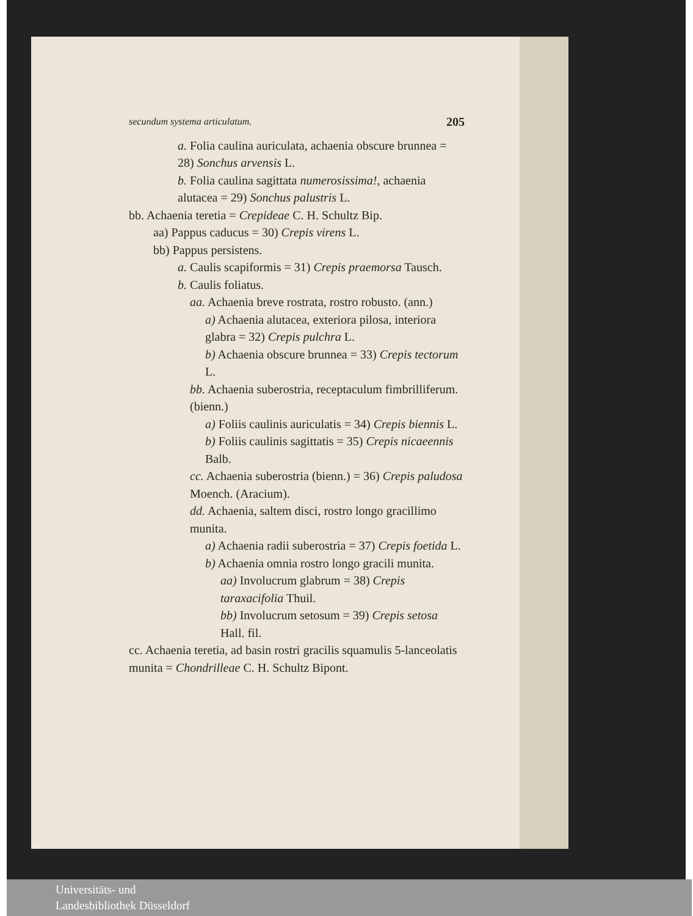secundum systema articulatum. 205
a. Folia caulina auriculata, achaenia obscure brunnea = 28) Sonchus arvensis L.
b. Folia caulina sagittata numerosissima!, achaenia alutacea = 29) Sonchus palustris L.
bb. Achaenia teretia = Crepideae C. H. Schultz Bip.
aa) Pappus caducus = 30) Crepis virens L.
bb) Pappus persistens.
a. Caulis scapiformis = 31) Crepis praemorsa Tausch.
b. Caulis foliatus.
aa. Achaenia breve rostrata, rostro robusto. (ann.)
a) Achaenia alutacea, exteriora pilosa, interiora glabra = 32) Crepis pulchra L.
b) Achaenia obscure brunnea = 33) Crepis tectorum L.
bb. Achaenia suberostria, receptaculum fimbrilliferum. (bienn.)
a) Foliis caulinis auriculatis = 34) Crepis biennis L.
b) Foliis caulinis sagittatis = 35) Crepis nicaeennis Balb.
cc. Achaenia suberostria (bienn.) = 36) Crepis paludosa Moench. (Aracium).
dd. Achaenia, saltem disci, rostro longo gracillimo munita.
a) Achaenia radii suberostria = 37) Crepis foetida L.
b) Achaenia omnia rostro longo gracili munita.
aa) Involucrum glabrum = 38) Crepis taraxacifolia Thuil.
bb) Involucrum setosum = 39) Crepis setosa Hall. fil.
cc. Achaenia teretia, ad basin rostri gracilis squamulis 5-lanceolatis munita = Chondrilleae C. H. Schultz Bipont.
Universitäts- und
Landesbibliothek Düsseldorf